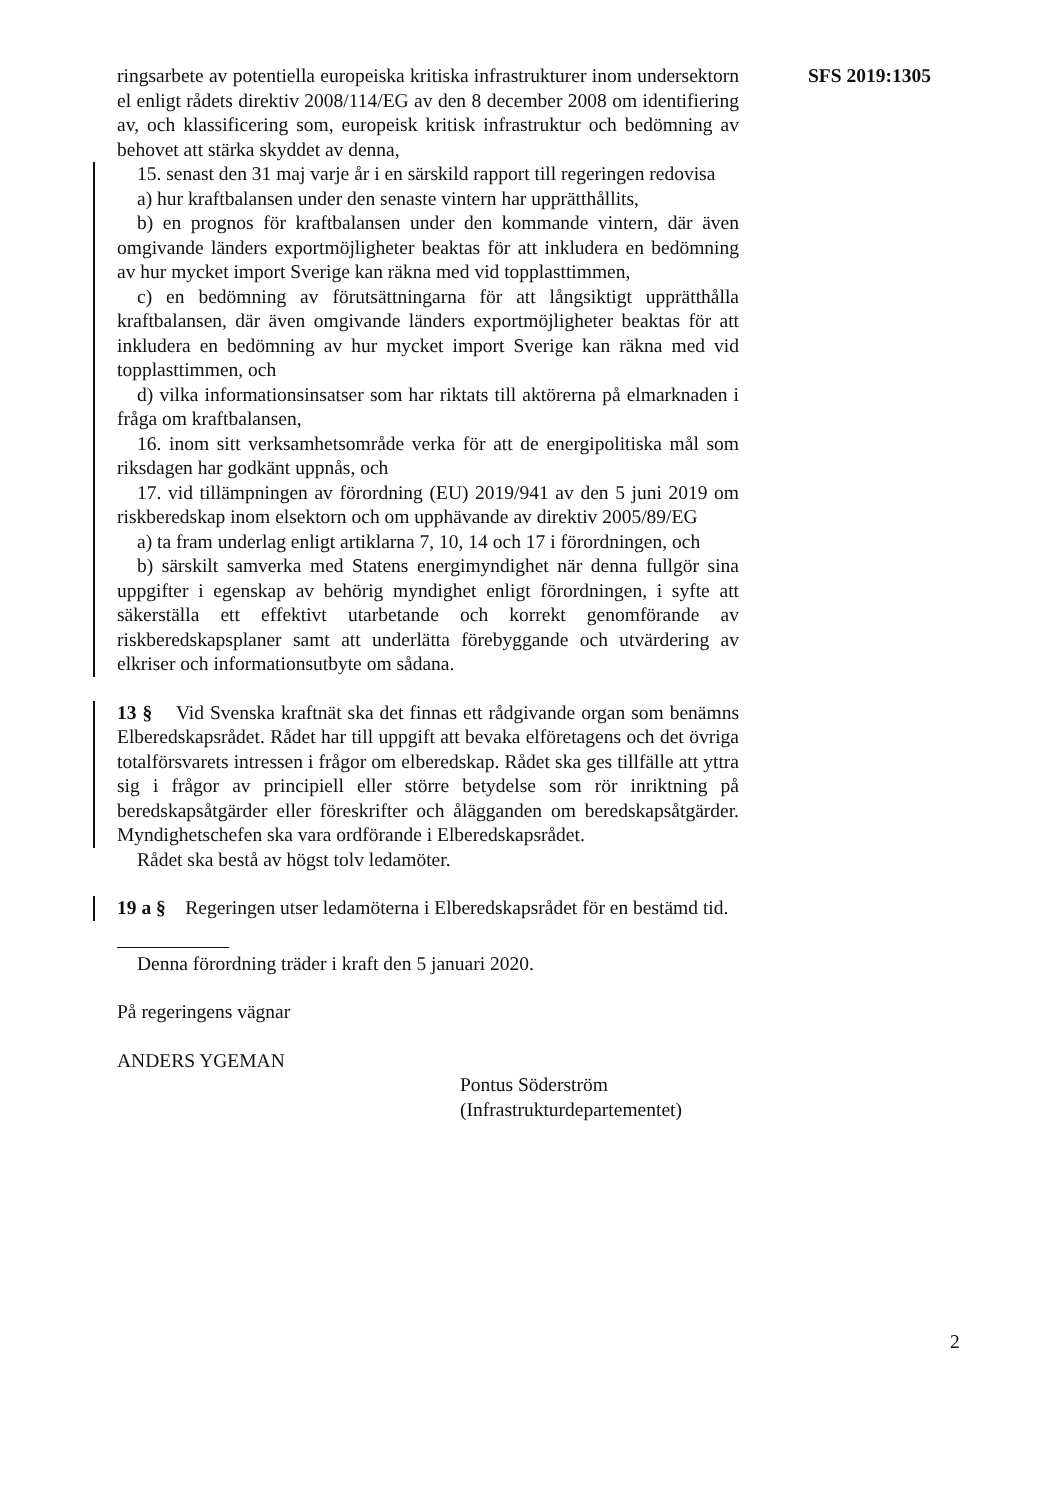SFS 2019:1305
ringsarbete av potentiella europeiska kritiska infrastrukturer inom undersektorn el enligt rådets direktiv 2008/114/EG av den 8 december 2008 om identifiering av, och klassificering som, europeisk kritisk infrastruktur och bedömning av behovet att stärka skyddet av denna,
15. senast den 31 maj varje år i en särskild rapport till regeringen redovisa
a) hur kraftbalansen under den senaste vintern har upprätthållits,
b) en prognos för kraftbalansen under den kommande vintern, där även omgivande länders exportmöjligheter beaktas för att inkludera en bedömning av hur mycket import Sverige kan räkna med vid topplasttimmen,
c) en bedömning av förutsättningarna för att långsiktigt upprätthålla kraftbalansen, där även omgivande länders exportmöjligheter beaktas för att inkludera en bedömning av hur mycket import Sverige kan räkna med vid topplasttimmen, och
d) vilka informationsinsatser som har riktats till aktörerna på elmarknaden i fråga om kraftbalansen,
16. inom sitt verksamhetsområde verka för att de energipolitiska mål som riksdagen har godkänt uppnås, och
17. vid tillämpningen av förordning (EU) 2019/941 av den 5 juni 2019 om riskberedskap inom elsektorn och om upphävande av direktiv 2005/89/EG
a) ta fram underlag enligt artiklarna 7, 10, 14 och 17 i förordningen, och
b) särskilt samverka med Statens energimyndighet när denna fullgör sina uppgifter i egenskap av behörig myndighet enligt förordningen, i syfte att säkerställa ett effektivt utarbetande och korrekt genomförande av riskberedskapsplaner samt att underlätta förebyggande och utvärdering av elkriser och informationsutbyte om sådana.
13 § Vid Svenska kraftnät ska det finnas ett rådgivande organ som benämns Elberedskapsrådet. Rådet har till uppgift att bevaka elföretagens och det övriga totalförsvarets intressen i frågor om elberedskap. Rådet ska ges tillfälle att yttra sig i frågor av principiell eller större betydelse som rör inriktning på beredskapsåtgärder eller föreskrifter och ålägganden om beredskapsåtgärder. Myndighetschefen ska vara ordförande i Elberedskapsrådet.
Rådet ska bestå av högst tolv ledamöter.
19 a § Regeringen utser ledamöterna i Elberedskapsrådet för en bestämd tid.
Denna förordning träder i kraft den 5 januari 2020.
På regeringens vägnar
ANDERS YGEMAN
Pontus Söderström
(Infrastrukturdepartementet)
2